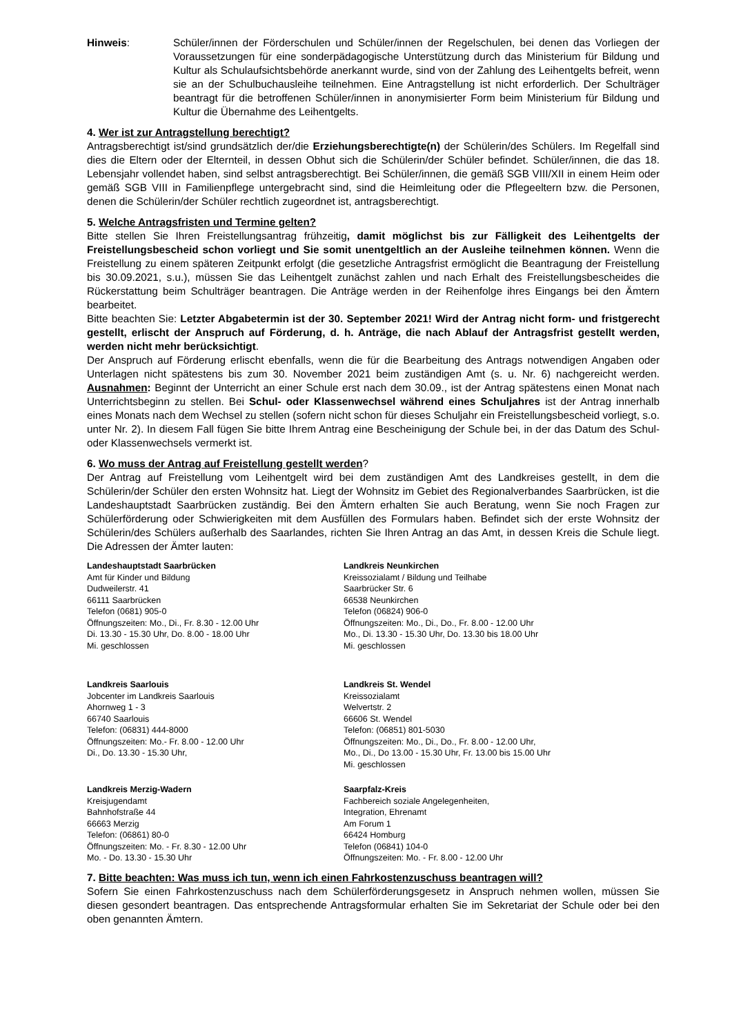Hinweis: Schüler/innen der Förderschulen und Schüler/innen der Regelschulen, bei denen das Vorliegen der Voraussetzungen für eine sonderpädagogische Unterstützung durch das Ministerium für Bildung und Kultur als Schulaufsichtsbehörde anerkannt wurde, sind von der Zahlung des Leihentgelts befreit, wenn sie an der Schulbuchausleihe teilnehmen. Eine Antragstellung ist nicht erforderlich. Der Schulträger beantragt für die betroffenen Schüler/innen in anonymisierter Form beim Ministerium für Bildung und Kultur die Übernahme des Leihentgelts.
4. Wer ist zur Antragstellung berechtigt?
Antragsberechtigt ist/sind grundsätzlich der/die Erziehungsberechtigte(n) der Schülerin/des Schülers. Im Regelfall sind dies die Eltern oder der Elternteil, in dessen Obhut sich die Schülerin/der Schüler befindet. Schüler/innen, die das 18. Lebensjahr vollendet haben, sind selbst antragsberechtigt. Bei Schüler/innen, die gemäß SGB VIII/XII in einem Heim oder gemäß SGB VIII in Familienpflege untergebracht sind, sind die Heimleitung oder die Pflegeeltern bzw. die Personen, denen die Schülerin/der Schüler rechtlich zugeordnet ist, antragsberechtigt.
5. Welche Antragsfristen und Termine gelten?
Bitte stellen Sie Ihren Freistellungsantrag frühzeitig, damit möglichst bis zur Fälligkeit des Leihentgelts der Freistellungsbescheid schon vorliegt und Sie somit unentgeltlich an der Ausleihe teilnehmen können. Wenn die Freistellung zu einem späteren Zeitpunkt erfolgt (die gesetzliche Antragsfrist ermöglicht die Beantragung der Freistellung bis 30.09.2021, s.u.), müssen Sie das Leihentgelt zunächst zahlen und nach Erhalt des Freistellungsbescheides die Rückerstattung beim Schulträger beantragen. Die Anträge werden in der Reihenfolge ihres Eingangs bei den Ämtern bearbeitet.
Bitte beachten Sie: Letzter Abgabetermin ist der 30. September 2021! Wird der Antrag nicht form- und fristgerecht gestellt, erlischt der Anspruch auf Förderung, d. h. Anträge, die nach Ablauf der Antragsfrist gestellt werden, werden nicht mehr berücksichtigt.
Der Anspruch auf Förderung erlischt ebenfalls, wenn die für die Bearbeitung des Antrags notwendigen Angaben oder Unterlagen nicht spätestens bis zum 30. November 2021 beim zuständigen Amt (s. u. Nr. 6) nachgereicht werden. Ausnahmen: Beginnt der Unterricht an einer Schule erst nach dem 30.09., ist der Antrag spätestens einen Monat nach Unterrichtsbeginn zu stellen. Bei Schul- oder Klassenwechsel während eines Schuljahres ist der Antrag innerhalb eines Monats nach dem Wechsel zu stellen (sofern nicht schon für dieses Schuljahr ein Freistellungsbescheid vorliegt, s.o. unter Nr. 2). In diesem Fall fügen Sie bitte Ihrem Antrag eine Bescheinigung der Schule bei, in der das Datum des Schul- oder Klassenwechsels vermerkt ist.
6. Wo muss der Antrag auf Freistellung gestellt werden?
Der Antrag auf Freistellung vom Leihentgelt wird bei dem zuständigen Amt des Landkreises gestellt, in dem die Schülerin/der Schüler den ersten Wohnsitz hat. Liegt der Wohnsitz im Gebiet des Regionalverbandes Saarbrücken, ist die Landeshauptstadt Saarbrücken zuständig. Bei den Ämtern erhalten Sie auch Beratung, wenn Sie noch Fragen zur Schülerförderung oder Schwierigkeiten mit dem Ausfüllen des Formulars haben. Befindet sich der erste Wohnsitz der Schülerin/des Schülers außerhalb des Saarlandes, richten Sie Ihren Antrag an das Amt, in dessen Kreis die Schule liegt. Die Adressen der Ämter lauten:
Landeshauptstadt Saarbrücken
Amt für Kinder und Bildung
Dudweilerstr. 41
66111 Saarbrücken
Telefon (0681) 905-0
Öffnungszeiten: Mo., Di., Fr. 8.30 - 12.00 Uhr
Di. 13.30 - 15.30 Uhr, Do. 8.00 - 18.00 Uhr
Mi. geschlossen
Landkreis Neunkirchen
Kreissozialamt / Bildung und Teilhabe
Saarbrücker Str. 6
66538 Neunkirchen
Telefon (06824) 906-0
Öffnungszeiten: Mo., Di., Do., Fr. 8.00 - 12.00 Uhr
Mo., Di. 13.30 - 15.30 Uhr, Do. 13.30 bis 18.00 Uhr
Mi. geschlossen
Landkreis Saarlouis
Jobcenter im Landkreis Saarlouis
Ahornweg 1 - 3
66740 Saarlouis
Telefon: (06831) 444-8000
Öffnungszeiten: Mo.- Fr. 8.00 - 12.00 Uhr
Di., Do. 13.30 - 15.30 Uhr,
Landkreis St. Wendel
Kreissozialamt
Welvertstr. 2
66606 St. Wendel
Telefon: (06851) 801-5030
Öffnungszeiten: Mo., Di., Do., Fr. 8.00 - 12.00 Uhr,
Mo., Di., Do 13.00 - 15.30 Uhr, Fr. 13.00 bis 15.00 Uhr
Mi. geschlossen
Landkreis Merzig-Wadern
Kreisjugendamt
Bahnhofstraße 44
66663 Merzig
Telefon: (06861) 80-0
Öffnungszeiten: Mo. - Fr. 8.30 - 12.00 Uhr
Mo. - Do. 13.30 - 15.30 Uhr
Saarpfalz-Kreis
Fachbereich soziale Angelegenheiten,
Integration, Ehrenamt
Am Forum 1
66424 Homburg
Telefon (06841) 104-0
Öffnungszeiten: Mo. - Fr. 8.00 - 12.00 Uhr
7. Bitte beachten: Was muss ich tun, wenn ich einen Fahrkostenzuschuss beantragen will?
Sofern Sie einen Fahrkostenzuschuss nach dem Schülerförderungsgesetz in Anspruch nehmen wollen, müssen Sie diesen gesondert beantragen. Das entsprechende Antragsformular erhalten Sie im Sekretariat der Schule oder bei den oben genannten Ämtern.